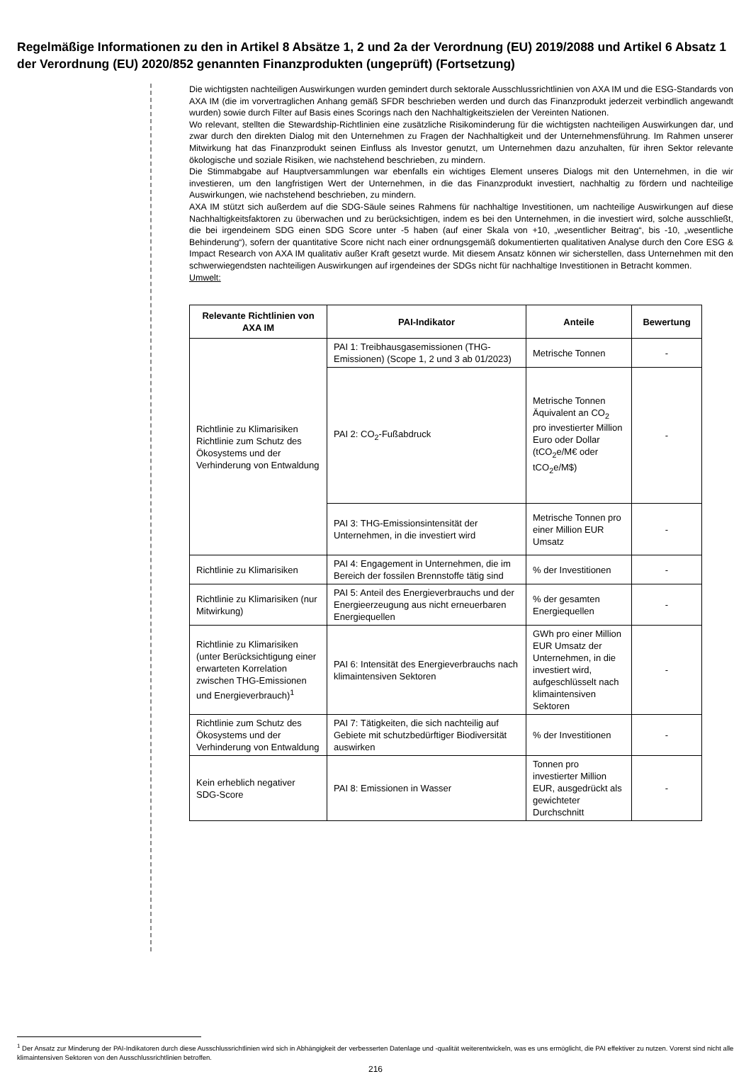Regelmäßige Informationen zu den in Artikel 8 Absätze 1, 2 und 2a der Verordnung (EU) 2019/2088 und Artikel 6 Absatz 1 der Verordnung (EU) 2020/852 genannten Finanzprodukten (ungeprüft) (Fortsetzung)
Die wichtigsten nachteiligen Auswirkungen wurden gemindert durch sektorale Ausschlussrichtlinien von AXA IM und die ESG-Standards von AXA IM (die im vorvertraglichen Anhang gemäß SFDR beschrieben werden und durch das Finanzprodukt jederzeit verbindlich angewandt wurden) sowie durch Filter auf Basis eines Scorings nach den Nachhaltigkeitszielen der Vereinten Nationen.
Wo relevant, stellten die Stewardship-Richtlinien eine zusätzliche Risikominderung für die wichtigsten nachteiligen Auswirkungen dar, und zwar durch den direkten Dialog mit den Unternehmen zu Fragen der Nachhaltigkeit und der Unternehmensführung. Im Rahmen unserer Mitwirkung hat das Finanzprodukt seinen Einfluss als Investor genutzt, um Unternehmen dazu anzuhalten, für ihren Sektor relevante ökologische und soziale Risiken, wie nachstehend beschrieben, zu mindern.
Die Stimmabgabe auf Hauptversammlungen war ebenfalls ein wichtiges Element unseres Dialogs mit den Unternehmen, in die wir investieren, um den langfristigen Wert der Unternehmen, in die das Finanzprodukt investiert, nachhaltig zu fördern und nachteilige Auswirkungen, wie nachstehend beschrieben, zu mindern.
AXA IM stützt sich außerdem auf die SDG-Säule seines Rahmens für nachhaltige Investitionen, um nachteilige Auswirkungen auf diese Nachhaltigkeitsfaktoren zu überwachen und zu berücksichtigen, indem es bei den Unternehmen, in die investiert wird, solche ausschließt, die bei irgendeinem SDG einen SDG Score unter -5 haben (auf einer Skala von +10, „wesentlicher Beitrag“, bis -10, „wesentliche Behinderung“), sofern der quantitative Score nicht nach einer ordnungsgemäß dokumentierten qualitativen Analyse durch den Core ESG & Impact Research von AXA IM qualitativ außer Kraft gesetzt wurde. Mit diesem Ansatz können wir sicherstellen, dass Unternehmen mit den schwerwiegendsten nachteiligen Auswirkungen auf irgendeines der SDGs nicht für nachhaltige Investitionen in Betracht kommen.
Umwelt:
| Relevante Richtlinien von AXA IM | PAI-Indikator | Anteile | Bewertung |
| --- | --- | --- | --- |
| Richtlinie zu Klimarisiken Richtlinie zum Schutz des Ökosystems und der Verhinderung von Entwaldung | PAI 1: Treibhausgasemissionen (THG-Emissionen) (Scope 1, 2 und 3 ab 01/2023) | Metrische Tonnen | - |
| | PAI 2: CO<sub>2</sub>-Fußabdruck | Metrische Tonnen Äquivalent an CO<sub>2</sub> pro investierter Million Euro oder Dollar (tCO<sub>2</sub>e/M€ oder tCO<sub>2</sub>e/M$) | - |
| | PAI 3: THG-Emissionsintensität der Unternehmen, in die investiert wird | Metrische Tonnen pro einer Million EUR Umsatz | - |
| Richtlinie zu Klimarisiken | PAI 4: Engagement in Unternehmen, die im Bereich der fossilen Brennstoffe tätig sind | % der Investitionen | - |
| Richtlinie zu Klimarisiken (nur Mitwirkung) | PAI 5: Anteil des Energieverbrauchs und der Energieerzeugung aus nicht erneuerbaren Energiequellen | % der gesamten Energiequellen | - |
| Richtlinie zu Klimarisiken (unter Berücksichtigung einer erwarteten Korrelation zwischen THG-Emissionen und Energieverbrauch)<sup>1</sup> | PAI 6: Intensität des Energieverbrauchs nach klimaintensiven Sektoren | GWh pro einer Million EUR Umsatz der Unternehmen, in die investiert wird, aufgeschlüsselt nach klimaintensiven Sektoren | - |
| Richtlinie zum Schutz des Ökosystems und der Verhinderung von Entwaldung | PAI 7: Tätigkeiten, die sich nachteilig auf Gebiete mit schutzbedürftiger Biodiversität auswirken | % der Investitionen | - |
| Kein erheblich negativer SDG-Score | PAI 8: Emissionen in Wasser | Tonnen pro investierter Million EUR, ausgedrückt als gewichteter Durchschnitt | - |
<sup>1</sup> Der Ansatz zur Minderung der PAI-Indikatoren durch diese Ausschlussrichtlinien wird sich in Abhängigkeit der verbesserten Datenlage und -qualität weiterentwickeln, was es uns ermöglicht, die PAI effektiver zu nutzen. Vorerst sind nicht alle klimaintensiven Sektoren von den Ausschlussrichtlinien betroffen.
216